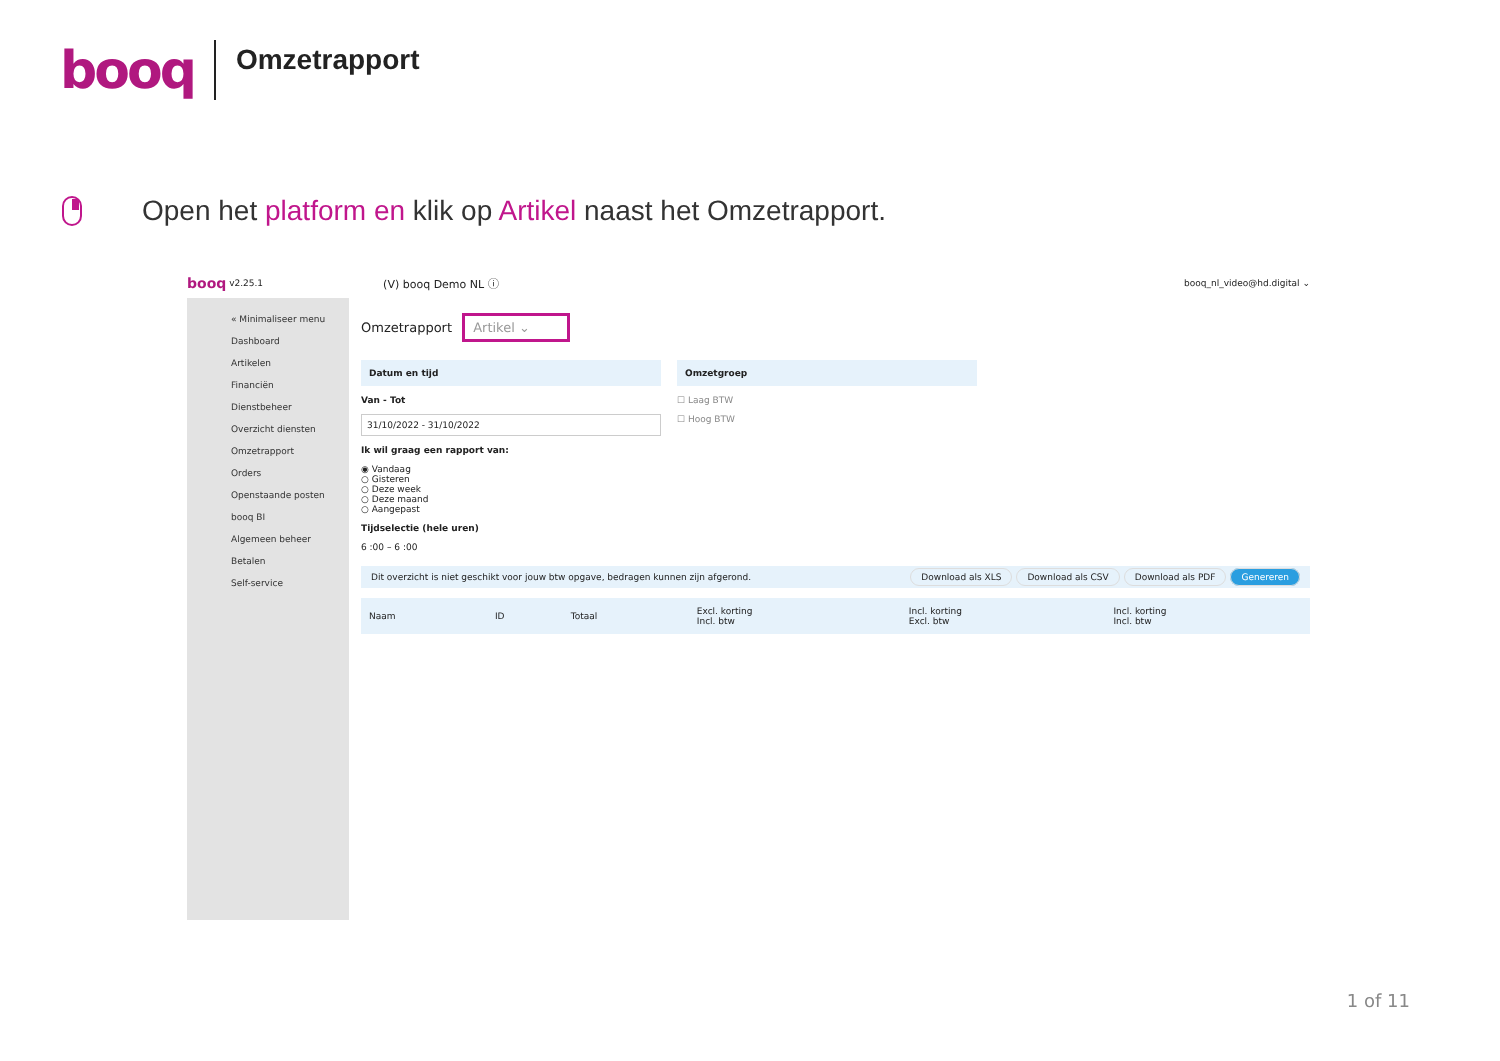booq Omzetrapport
Open het platform en klik op Artikel naast het Omzetrapport.
booq v2.25.1 (V) booq Demo NL ⓘ booq_nl_video@hd.digital ⌄
« Minimaliseer menu
Dashboard
Artikelen
Financiën
Dienstbeheer
Overzicht diensten
Omzetrapport
Orders
Openstaande posten
booq BI
Algemeen beheer
Betalen
Self-service
Omzetrapport Artikel ⌄
Datum en tijd
Van - Tot
31/10/2022 - 31/10/2022
Ik wil graag een rapport van:
◉ Vandaag
○ Gisteren
○ Deze week
○ Deze maand
○ Aangepast
Tijdselectie (hele uren)
6 :00 – 6 :00
Omzetgroep
☐ Laag BTW
☐ Hoog BTW
Dit overzicht is niet geschikt voor jouw btw opgave, bedragen kunnen zijn afgerond. Download als XLS Download als CSV Download als PDF Genereren
| Naam | ID | Totaal | Excl. korting Incl. btw | Incl. korting Excl. btw | Incl. korting Incl. btw |
| --- | --- | --- | --- | --- | --- |
1 of 11